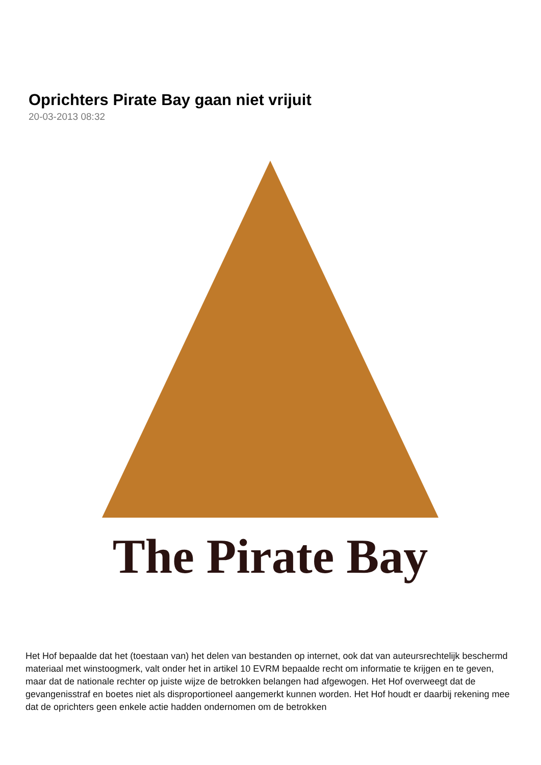Oprichters Pirate Bay gaan niet vrijuit
20-03-2013 08:32
The Pirate Bay
Het Hof bepaalde dat het (toestaan van) het delen van bestanden op internet, ook dat van auteursrechtelijk beschermd materiaal met winstoogmerk, valt onder het in artikel 10 EVRM bepaalde recht om informatie te krijgen en te geven, maar dat de nationale rechter op juiste wijze de betrokken belangen had afgewogen. Het Hof overweegt dat de gevangenisstraf en boetes niet als disproportioneel aangemerkt kunnen worden. Het Hof houdt er daarbij rekening mee dat de oprichters geen enkele actie hadden ondernomen om de betrokken